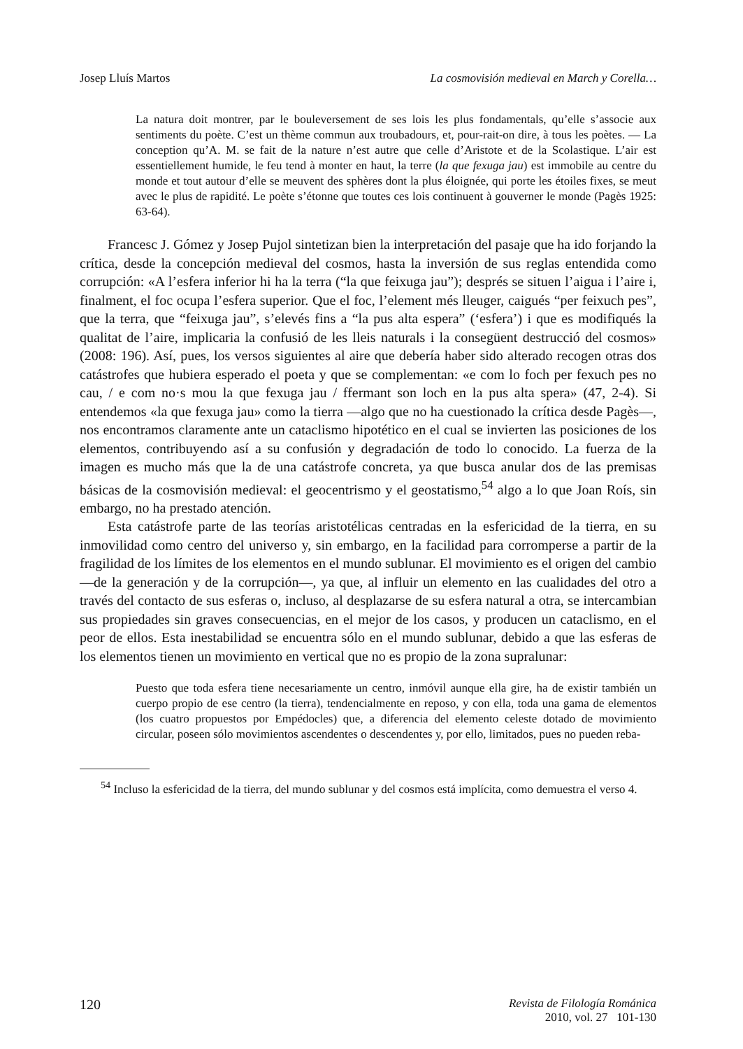Josep Lluís Martos La cosmovisión medieval en March y Corella…
La natura doit montrer, par le bouleversement de ses lois les plus fondamentals, qu’elle s’associe aux sentiments du poète. C’est un thème commun aux troubadours, et, pour-rait-on dire, à tous les poètes. — La conception qu’A. M. se fait de la nature n’est autre que celle d’Aristote et de la Scolastique. L’air est essentiellement humide, le feu tend à monter en haut, la terre (la que fexuga jau) est immobile au centre du monde et tout autour d’elle se meuvent des sphères dont la plus éloignée, qui porte les étoiles fixes, se meut avec le plus de rapidité. Le poète s’étonne que toutes ces lois continuent à gouverner le monde (Pagès 1925: 63-64).
Francesc J. Gómez y Josep Pujol sintetizan bien la interpretación del pasaje que ha ido forjando la crítica, desde la concepción medieval del cosmos, hasta la inversión de sus reglas entendida como corrupción: «A l’esfera inferior hi ha la terra (“la que feixuga jau”); després se situen l’aigua i l’aire i, finalment, el foc ocupa l’esfera superior. Que el foc, l’element més lleuger, caigués “per feixuch pes”, que la terra, que “feixuga jau”, s’elevés fins a “la pus alta espera” (‘esfera’) i que es modifiqués la qualitat de l’aire, implicaria la confusió de les lleis naturals i la consegüent destrucció del cosmos» (2008: 196). Así, pues, los versos siguientes al aire que debería haber sido alterado recogen otras dos catástrofes que hubiera esperado el poeta y que se complementan: «e com lo foch per fexuch pes no cau, / e com no·s mou la que fexuga jau / ffermant son loch en la pus alta spera» (47, 2-4). Si entendemos «la que fexuga jau» como la tierra —algo que no ha cuestionado la crítica desde Pagès—, nos encontramos claramente ante un cataclismo hipotético en el cual se invierten las posiciones de los elementos, contribuyendo así a su confusión y degradación de todo lo conocido. La fuerza de la imagen es mucho más que la de una catástrofe concreta, ya que busca anular dos de las premisas básicas de la cosmovisión medieval: el geocentrismo y el geostatismo,<sup>54</sup> algo a lo que Joan Roís, sin embargo, no ha prestado atención.
Esta catástrofe parte de las teorías aristotélicas centradas en la esfericidad de la tierra, en su inmovilidad como centro del universo y, sin embargo, en la facilidad para corromperse a partir de la fragilidad de los límites de los elementos en el mundo sublunar. El movimiento es el origen del cambio —de la generación y de la corrupción—, ya que, al influir un elemento en las cualidades del otro a través del contacto de sus esferas o, incluso, al desplazarse de su esfera natural a otra, se intercambian sus propiedades sin graves consecuencias, en el mejor de los casos, y producen un cataclismo, en el peor de ellos. Esta inestabilidad se encuentra sólo en el mundo sublunar, debido a que las esferas de los elementos tienen un movimiento en vertical que no es propio de la zona supralunar:
Puesto que toda esfera tiene necesariamente un centro, inmóvil aunque ella gire, ha de existir también un cuerpo propio de ese centro (la tierra), tendencialmente en reposo, y con ella, toda una gama de elementos (los cuatro propuestos por Empédocles) que, a diferencia del elemento celeste dotado de movimiento circular, poseen sólo movimientos ascendentes o descendentes y, por ello, limitados, pues no pueden reba-
<sup>54</sup> Incluso la esfericidad de la tierra, del mundo sublunar y del cosmos está implícita, como demuestra el verso 4.
120 Revista de Filología Románica
2010, vol. 27 101-130